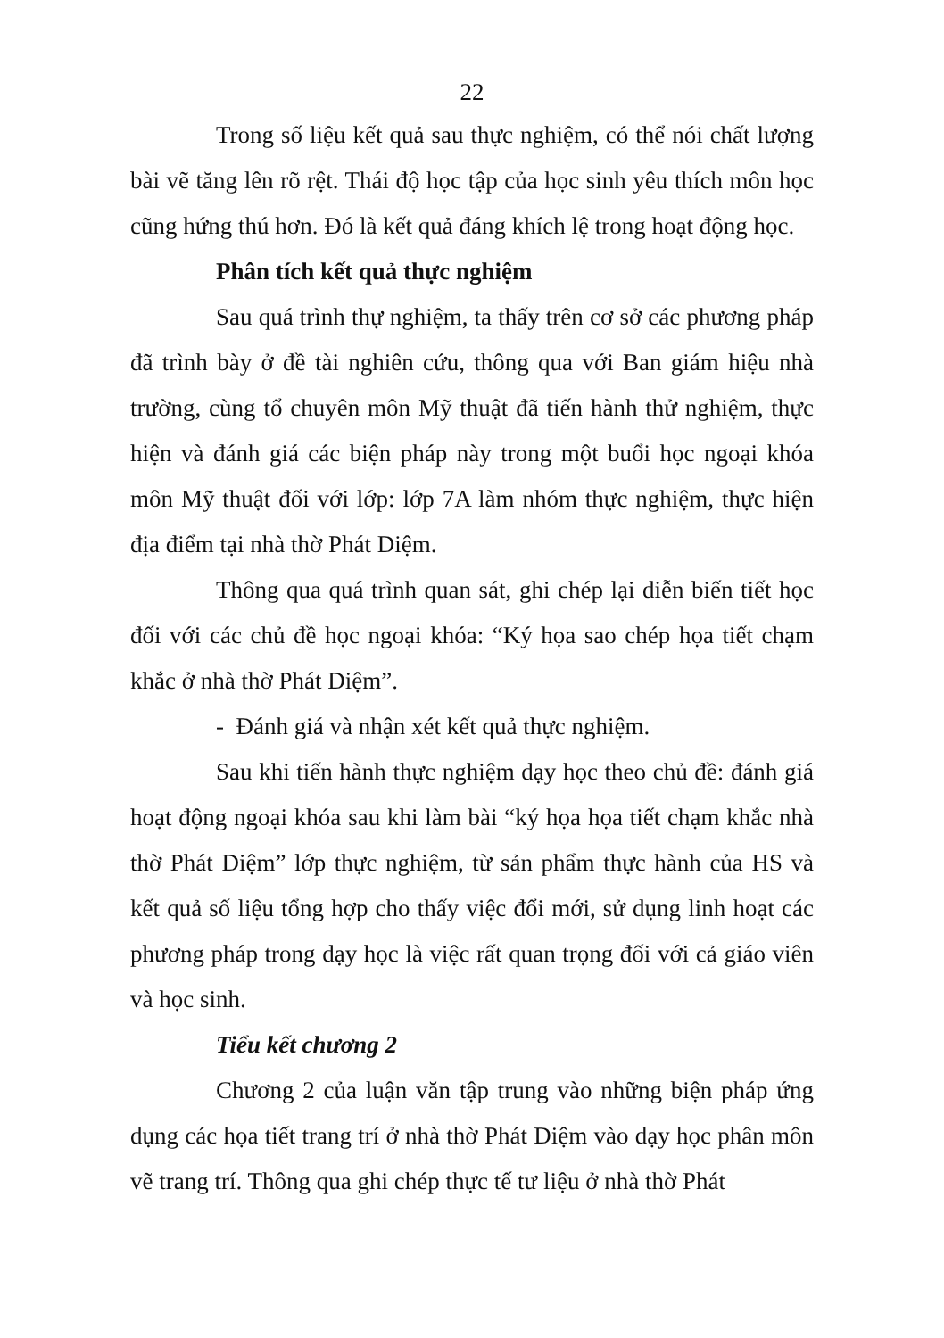22
Trong số liệu kết quả sau thực nghiệm, có thể nói chất lượng bài vẽ tăng lên rõ rệt. Thái độ học tập của học sinh yêu thích môn học cũng hứng thú hơn. Đó là kết quả đáng khích lệ trong hoạt động học.
Phân tích kết quả thực nghiệm
Sau quá trình thự nghiệm, ta thấy trên cơ sở các phương pháp đã trình bày ở đề tài nghiên cứu, thông qua với Ban giám hiệu nhà trường, cùng tổ chuyên môn Mỹ thuật đã tiến hành thử nghiệm, thực hiện và đánh giá các biện pháp này trong một buổi học ngoại khóa môn Mỹ thuật đối với lớp: lớp 7A làm nhóm thực nghiệm, thực hiện địa điểm tại nhà thờ Phát Diệm.
Thông qua quá trình quan sát, ghi chép lại diễn biến tiết học đối với các chủ đề học ngoại khóa: “Ký họa sao chép họa tiết chạm khắc ở nhà thờ Phát Diệm”.
- Đánh giá và nhận xét kết quả thực nghiệm.
Sau khi tiến hành thực nghiệm dạy học theo chủ đề: đánh giá hoạt động ngoại khóa sau khi làm bài “ký họa họa tiết chạm khắc nhà thờ Phát Diệm” lớp thực nghiệm, từ sản phẩm thực hành của HS và kết quả số liệu tổng hợp cho thấy việc đổi mới, sử dụng linh hoạt các phương pháp trong dạy học là việc rất quan trọng đối với cả giáo viên và học sinh.
Tiểu kết chương 2
Chương 2 của luận văn tập trung vào những biện pháp ứng dụng các họa tiết trang trí ở nhà thờ Phát Diệm vào dạy học phân môn vẽ trang trí. Thông qua ghi chép thực tế tư liệu ở nhà thờ Phát